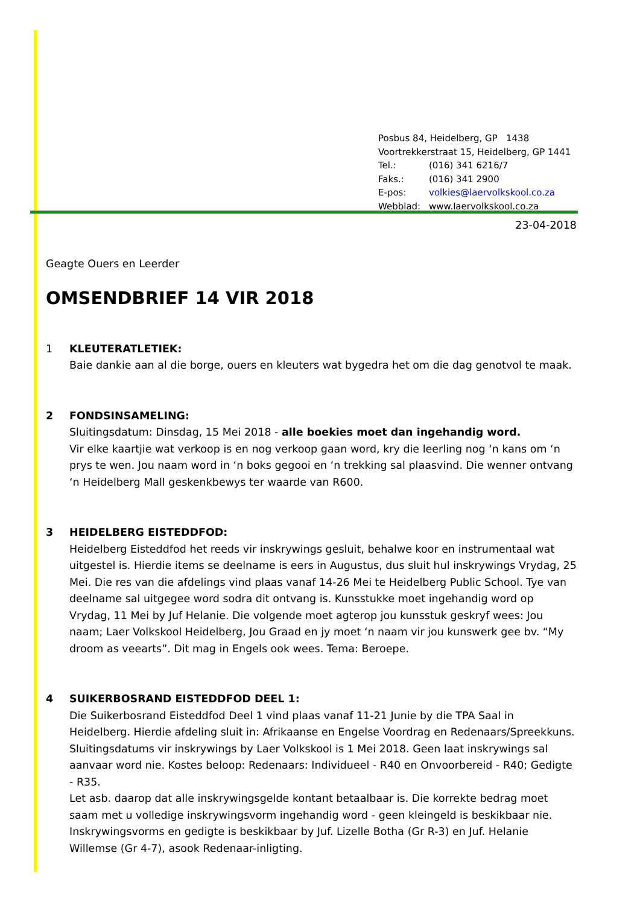Posbus 84, Heidelberg, GP 1438
Voortrekkerstraat 15, Heidelberg, GP 1441
| Tel.: | (016) 341 6216/7 |
| Faks.: | (016) 341 2900 |
| E-pos: | volkies@laervolkskool.co.za |
| Webblad: | www.laervolkskool.co.za |
23-04-2018
Geagte Ouers en Leerder
OMSENDBRIEF 14 VIR 2018
1 KLEUTERATLETIEK:
Baie dankie aan al die borge, ouers en kleuters wat bygedra het om die dag genotvol te maak.
2 FONDSINSAMELING:
Sluitingsdatum: Dinsdag, 15 Mei 2018 - alle boekies moet dan ingehandig word.
Vir elke kaartjie wat verkoop is en nog verkoop gaan word, kry die leerling nog ‘n kans om ‘n prys te wen. Jou naam word in ‘n boks gegooi en ‘n trekking sal plaasvind. Die wenner ontvang ‘n Heidelberg Mall geskenkbewys ter waarde van R600.
3 HEIDELBERG EISTEDDFOD:
Heidelberg Eisteddfod het reeds vir inskrywings gesluit, behalwe koor en instrumentaal wat uitgestel is. Hierdie items se deelname is eers in Augustus, dus sluit hul inskrywings Vrydag, 25 Mei. Die res van die afdelings vind plaas vanaf 14-26 Mei te Heidelberg Public School. Tye van deelname sal uitgegee word sodra dit ontvang is. Kunsstukke moet ingehandig word op Vrydag, 11 Mei by Juf Helanie. Die volgende moet agterop jou kunsstuk geskryf wees: Jou naam; Laer Volkskool Heidelberg, Jou Graad en jy moet ‘n naam vir jou kunswerk gee bv. “My droom as veearts”. Dit mag in Engels ook wees. Tema: Beroepe.
4 SUIKERBOSRAND EISTEDDFOD DEEL 1:
Die Suikerbosrand Eisteddfod Deel 1 vind plaas vanaf 11-21 Junie by die TPA Saal in Heidelberg. Hierdie afdeling sluit in: Afrikaanse en Engelse Voordrag en Redenaars/Spreekkuns. Sluitingsdatums vir inskrywings by Laer Volkskool is 1 Mei 2018. Geen laat inskrywings sal aanvaar word nie. Kostes beloop: Redenaars: Individueel - R40 en Onvoorbereid - R40; Gedigte - R35.
Let asb. daarop dat alle inskrywingsgelde kontant betaalbaar is. Die korrekte bedrag moet saam met u volledige inskrywingsvorm ingehandig word - geen kleingeld is beskikbaar nie. Inskrywingsvorms en gedigte is beskikbaar by Juf. Lizelle Botha (Gr R-3) en Juf. Helanie Willemse (Gr 4-7), asook Redenaar-inligting.